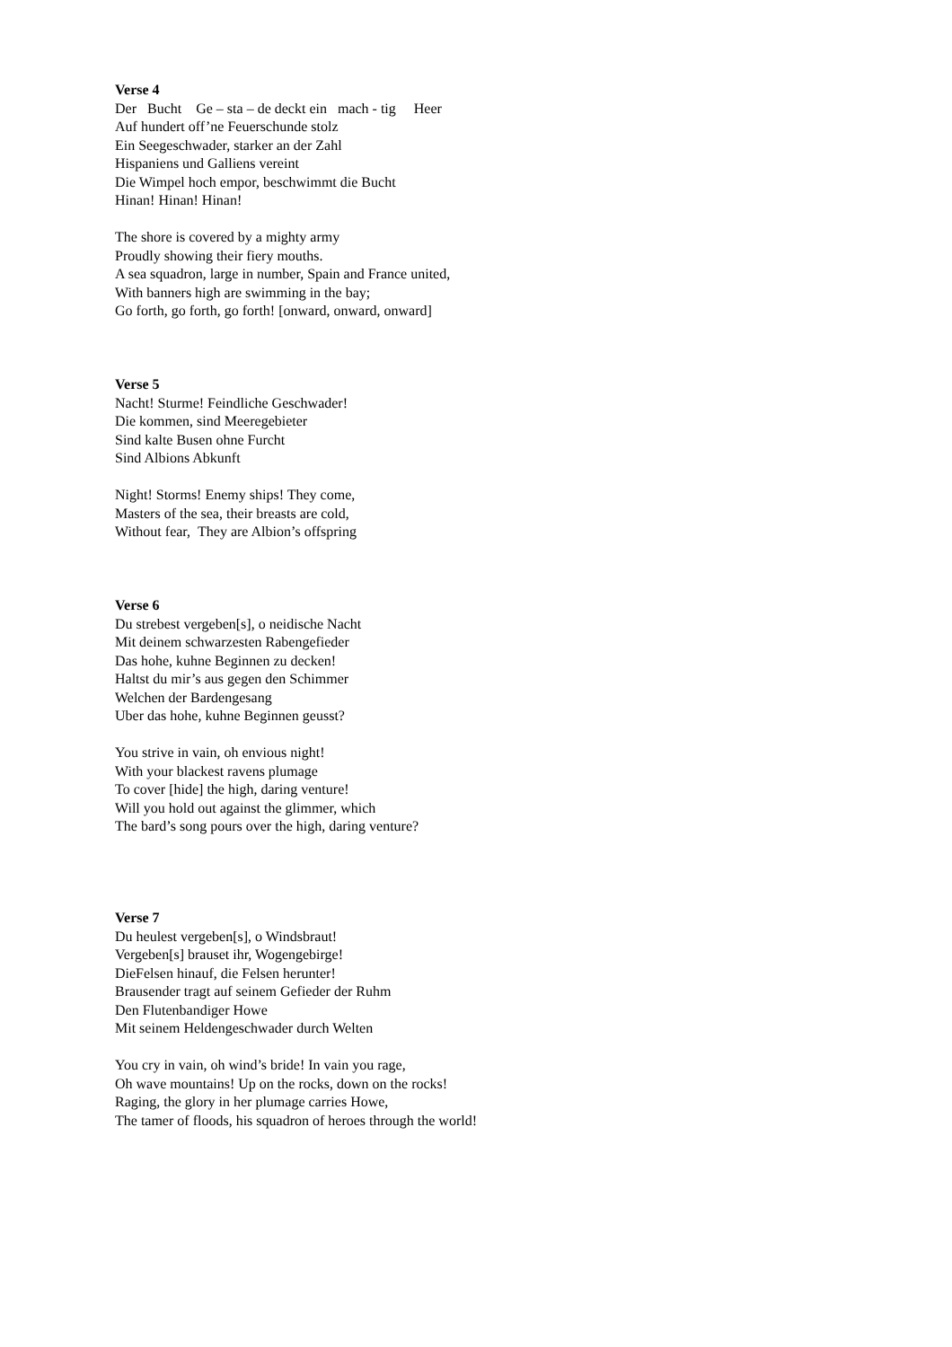Verse 4
Der Bucht Ge – sta – de deckt ein mach - tig Heer
Auf hundert off’ne Feuerschunde stolz
Ein Seegeschwader, starker an der Zahl
Hispaniens und Galliens vereint
Die Wimpel hoch empor, beschwimmt die Bucht
Hinan! Hinan! Hinan!
The shore is covered by a mighty army
Proudly showing their fiery mouths.
A sea squadron, large in number, Spain and France united,
With banners high are swimming in the bay;
Go forth, go forth, go forth! [onward, onward, onward]
Verse 5
Nacht! Sturme! Feindliche Geschwader!
Die kommen, sind Meeregebieter
Sind kalte Busen ohne Furcht
Sind Albions Abkunft
Night! Storms! Enemy ships! They come,
Masters of the sea, their breasts are cold,
Without fear, They are Albion’s offspring
Verse 6
Du strebest vergeben[s], o neidische Nacht
Mit deinem schwarzesten Rabengefieder
Das hohe, kuhne Beginnen zu decken!
Haltst du mir’s aus gegen den Schimmer
Welchen der Bardengesang
Uber das hohe, kuhne Beginnen geusst?
You strive in vain, oh envious night!
With your blackest ravens plumage
To cover [hide] the high, daring venture!
Will you hold out against the glimmer, which
The bard’s song pours over the high, daring venture?
Verse 7
Du heulest vergeben[s], o Windsbraut!
Vergeben[s] brauset ihr, Wogengebirge!
DieFelsen hinauf, die Felsen herunter!
Brausender tragt auf seinem Gefieder der Ruhm
Den Flutenbandiger Howe
Mit seinem Heldengeschwader durch Welten
You cry in vain, oh wind’s bride! In vain you rage,
Oh wave mountains! Up on the rocks, down on the rocks!
Raging, the glory in her plumage carries Howe,
The tamer of floods, his squadron of heroes through the world!